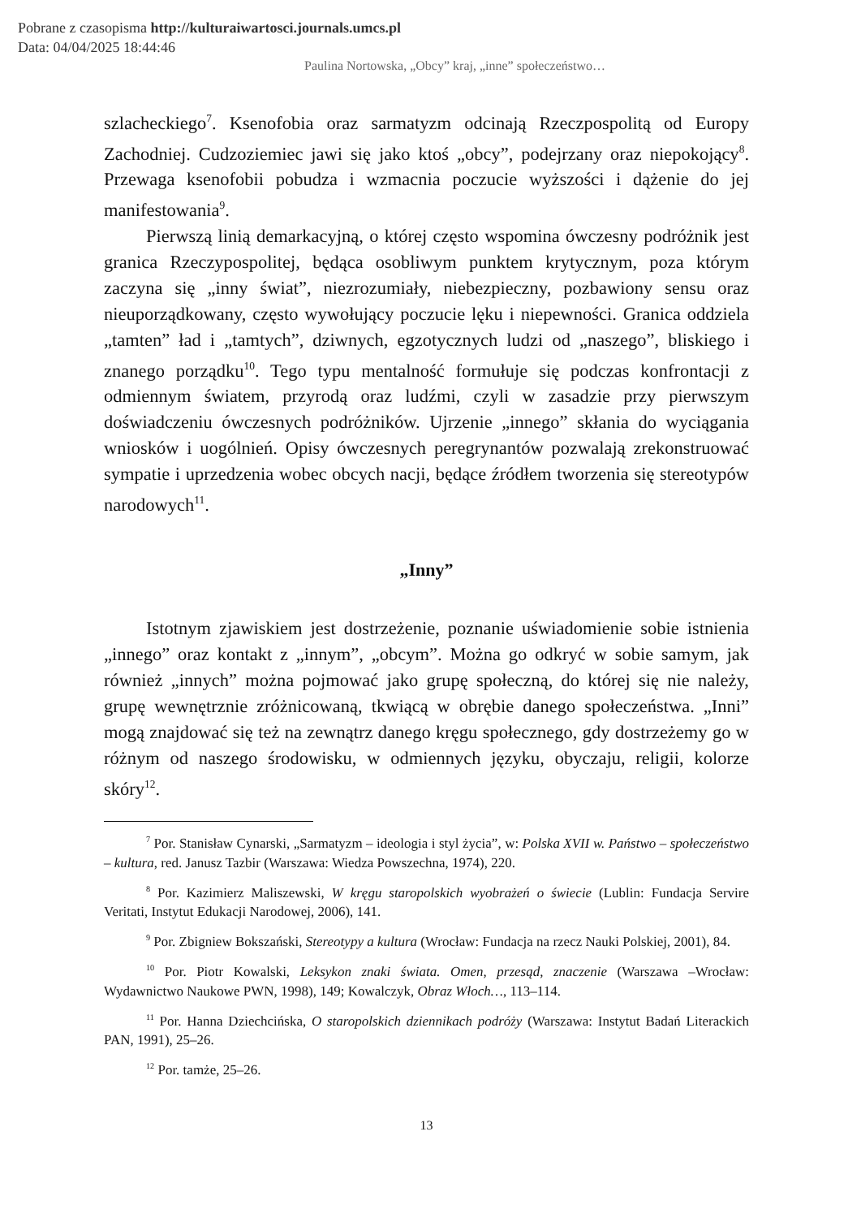Pobrane z czasopisma http://kulturaiwartosci.journals.umcs.pl
Data: 04/04/2025 18:44:46
Paulina Nortowska, „Obcy” kraj, „inne” społeczeństwo…
szlacheckiego<sup>7</sup>. Ksenofobia oraz sarmatyzm odcinają Rzeczpospolitą od Europy Zachodniej. Cudzoziemiec jawi się jako ktoś „obcy”, podejrzany oraz niepokojący<sup>8</sup>. Przewaga ksenofobii pobudza i wzmacnia poczucie wyższości i dążenie do jej manifestowania<sup>9</sup>.
Pierwszą linią demarkacyjną, o której często wspomina ówczesny podróżnik jest granica Rzeczypospolitej, będąca osobliwym punktem krytycznym, poza którym zaczyna się „inny świat”, niezrozumiały, niebezpieczny, pozbawiony sensu oraz nieuporządkowany, często wywołujący poczucie lęku i niepewności. Granica oddziela „tamten” ład i „tamtych”, dziwnych, egzotycznych ludzi od „naszego”, bliskiego i znanego porządku<sup>10</sup>. Tego typu mentalność formułuje się podczas konfrontacji z odmiennym światem, przyrodą oraz ludźmi, czyli w zasadzie przy pierwszym doświadczeniu ówczesnych podróżników. Ujrzenie „innego” skłania do wyciągania wniosków i uogólnień. Opisy ówczesnych peregrynantów pozwalają zrekonstruować sympatie i uprzedzenia wobec obcych nacji, będące źródłem tworzenia się stereotypów narodowych<sup>11</sup>.
„Inny”
Istotnym zjawiskiem jest dostrzeżenie, poznanie uświadomienie sobie istnienia „innego” oraz kontakt z „innym”, „obcym”. Można go odkryć w sobie samym, jak również „innych” można pojmować jako grupę społeczną, do której się nie należy, grupę wewnętrznie zróżnicowaną, tkwiącą w obrębie danego społeczeństwa. „Inni” mogą znajdować się też na zewnątrz danego kręgu społecznego, gdy dostrzeżemy go w różnym od naszego środowisku, w odmiennych języku, obyczaju, religii, kolorze skóry<sup>12</sup>.
<sup>7</sup> Por. Stanisław Cynarski, „Sarmatyzm – ideologia i styl życia”, w: Polska XVII w. Państwo – społeczeństwo – kultura, red. Janusz Tazbir (Warszawa: Wiedza Powszechna, 1974), 220.
<sup>8</sup> Por. Kazimierz Maliszewski, W kręgu staropolskich wyobrażeń o świecie (Lublin: Fundacja Servire Veritati, Instytut Edukacji Narodowej, 2006), 141.
<sup>9</sup> Por. Zbigniew Bokszański, Stereotypy a kultura (Wrocław: Fundacja na rzecz Nauki Polskiej, 2001), 84.
<sup>10</sup> Por. Piotr Kowalski, Leksykon znaki świata. Omen, przesąd, znaczenie (Warszawa –Wrocław: Wydawnictwo Naukowe PWN, 1998), 149; Kowalczyk, Obraz Włoch…, 113–114.
<sup>11</sup> Por. Hanna Dziechcińska, O staropolskich dziennikach podróży (Warszawa: Instytut Badań Literackich PAN, 1991), 25–26.
<sup>12</sup> Por. tamże, 25–26.
13